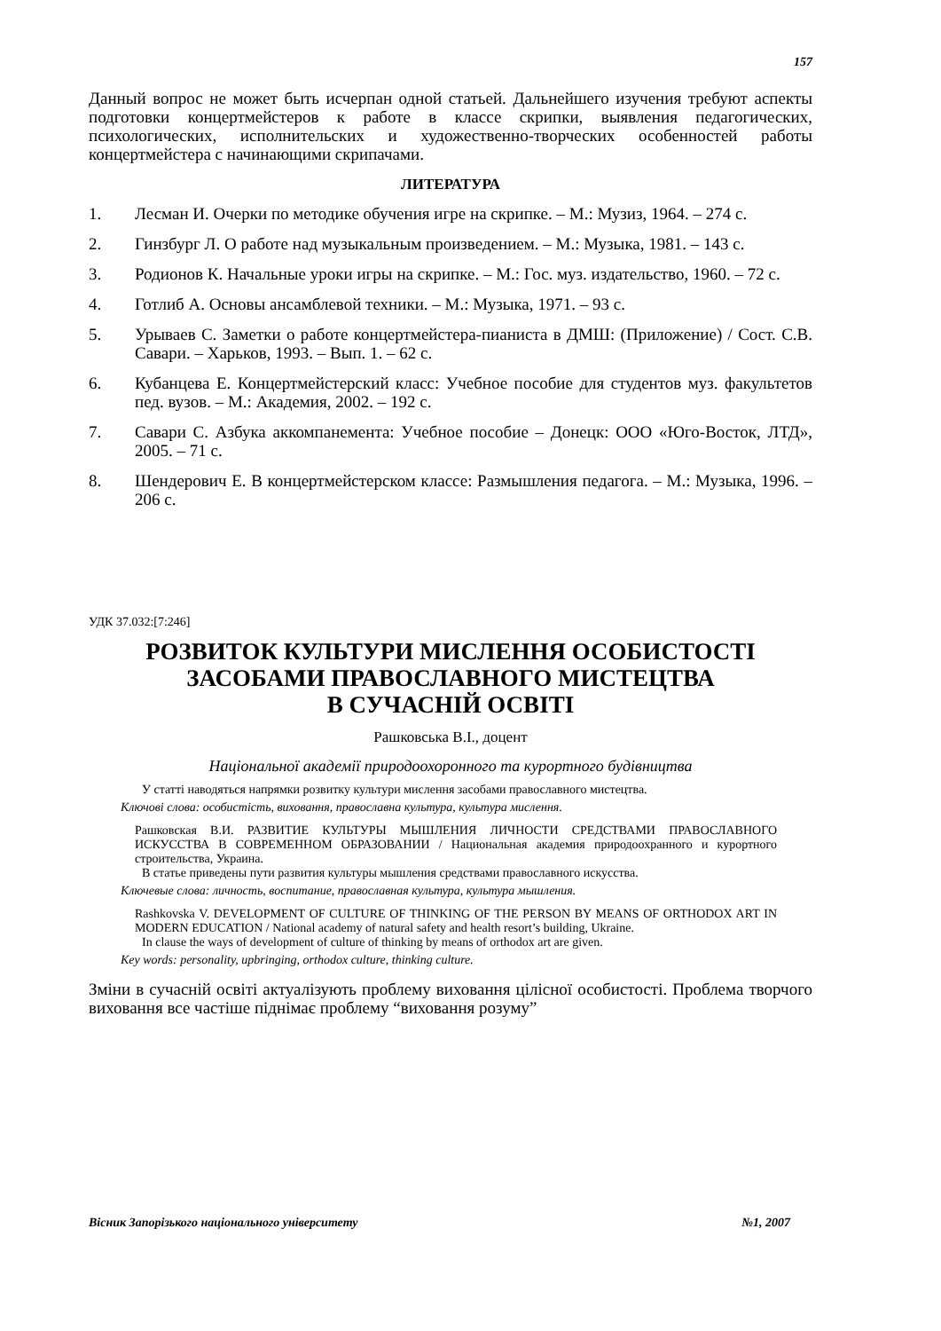157
Данный вопрос не может быть исчерпан одной статьей. Дальнейшего изучения требуют аспекты подготовки концертмейстеров к работе в классе скрипки, выявления педагогических, психологических, исполнительских и художественно-творческих особенностей работы концертмейстера с начинающими скрипачами.
ЛИТЕРАТУРА
1. Лесман И. Очерки по методике обучения игре на скрипке. – М.: Музиз, 1964. – 274 с.
2. Гинзбург Л. О работе над музыкальным произведением. – М.: Музыка, 1981. – 143 с.
3. Родионов К. Начальные уроки игры на скрипке. – М.: Гос. муз. издательство, 1960. – 72 с.
4. Готлиб А. Основы ансамблевой техники. – М.: Музыка, 1971. – 93 с.
5. Урываев С. Заметки о работе концертмейстера-пианиста в ДМШ: (Приложение) / Сост. С.В. Савари. – Харьков, 1993. – Вып. 1. – 62 с.
6. Кубанцева Е. Концертмейстерский класс: Учебное пособие для студентов муз. факультетов пед. вузов. – М.: Академия, 2002. – 192 с.
7. Савари С. Азбука аккомпанемента: Учебное пособие – Донецк: ООО «Юго-Восток, ЛТД», 2005. – 71 с.
8. Шендерович Е. В концертмейстерском классе: Размышления педагога. – М.: Музыка, 1996. – 206 с.
УДК 37.032:[7:246]
РОЗВИТОК КУЛЬТУРИ МИСЛЕННЯ ОСОБИСТОСТІ
ЗАСОБАМИ ПРАВОСЛАВНОГО МИСТЕЦТВА
В СУЧАСНІЙ ОСВІТІ
Рашковська В.І., доцент
Національної академії природоохоронного та курортного будівництва
У статті наводяться напрямки розвитку культури мислення засобами православного мистецтва.
Ключові слова: особистість, виховання, православна культура, культура мислення.
Рашковская В.И. РАЗВИТИЕ КУЛЬТУРЫ МЫШЛЕНИЯ ЛИЧНОСТИ СРЕДСТВАМИ ПРАВОСЛАВНОГО ИСКУССТВА В СОВРЕМЕННОМ ОБРАЗОВАНИИ / Национальная академия природоохранного и курортного строительства, Украина.
В статье приведены пути развития культуры мышления средствами православного искусства.
Ключевые слова: личность, воспитание, православная культура, культура мышления.
Rashkovska V. DEVELOPMENT OF CULTURE OF THINKING OF THE PERSON BY MEANS OF ORTHODOX ART IN MODERN EDUCATION / National academy of natural safety and health resort’s building, Ukraine.
In clause the ways of development of culture of thinking by means of orthodox art are given.
Key words: personality, upbringing, orthodox culture, thinking culture.
Зміни в сучасній освіті актуалізують проблему виховання цілісної особистості. Проблема творчого виховання все частіше піднімає проблему “виховання розуму”
Вісник Запорізького національного університету №1, 2007